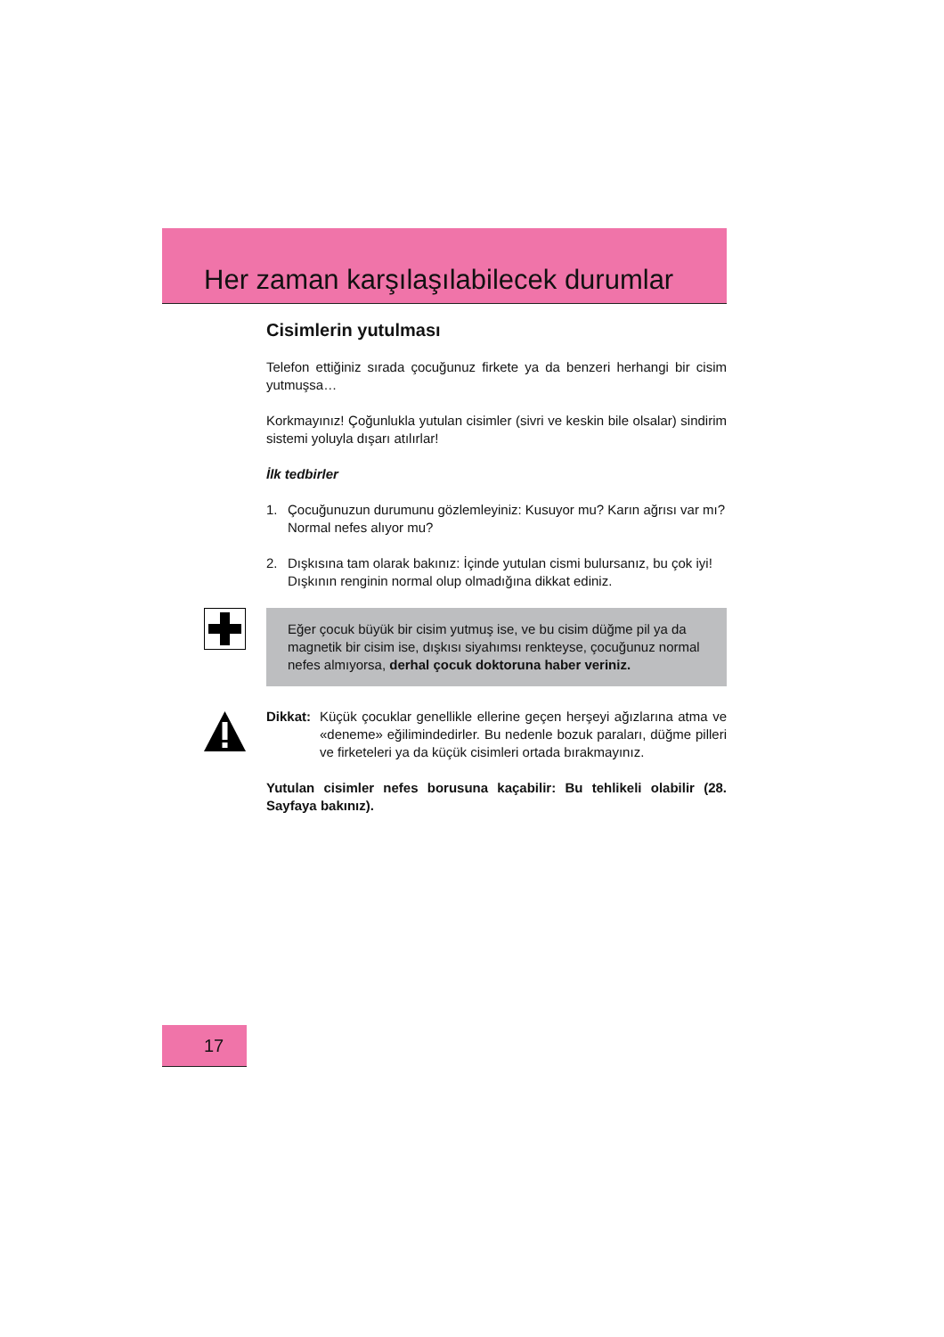Her zaman karşılaşılabilecek durumlar
Cisimlerin yutulması
Telefon ettiğiniz sırada çocuğunuz firkete ya da benzeri herhangi bir cisim yutmuşsa…
Korkmayınız! Çoğunlukla yutulan cisimler (sivri ve keskin bile olsalar) sindirim sistemi yoluyla dışarı atılırlar!
İlk tedbirler
1. Çocuğunuzun durumunu gözlemleyiniz: Kusuyor mu? Karın ağrısı var mı? Normal nefes alıyor mu?
2. Dışkısına tam olarak bakınız: İçinde yutulan cismi bulursanız, bu çok iyi!
Dışkının renginin normal olup olmadığına dikkat ediniz.
Eğer çocuk büyük bir cisim yutmuş ise, ve bu cisim düğme pil ya da magnetik bir cisim ise, dışkısı siyahımsı renkteyse, çocuğunuz normal nefes almıyorsa, derhal çocuk doktoruna haber veriniz.
Dikkat: Küçük çocuklar genellikle ellerine geçen herşeyi ağızlarına atma ve «deneme» eğilimindedirler. Bu nedenle bozuk paraları, düğme pilleri ve firketeleri ya da küçük cisimleri ortada bırakmayınız.
Yutulan cisimler nefes borusuna kaçabilir: Bu tehlikeli olabilir (28. Sayfaya bakınız).
17